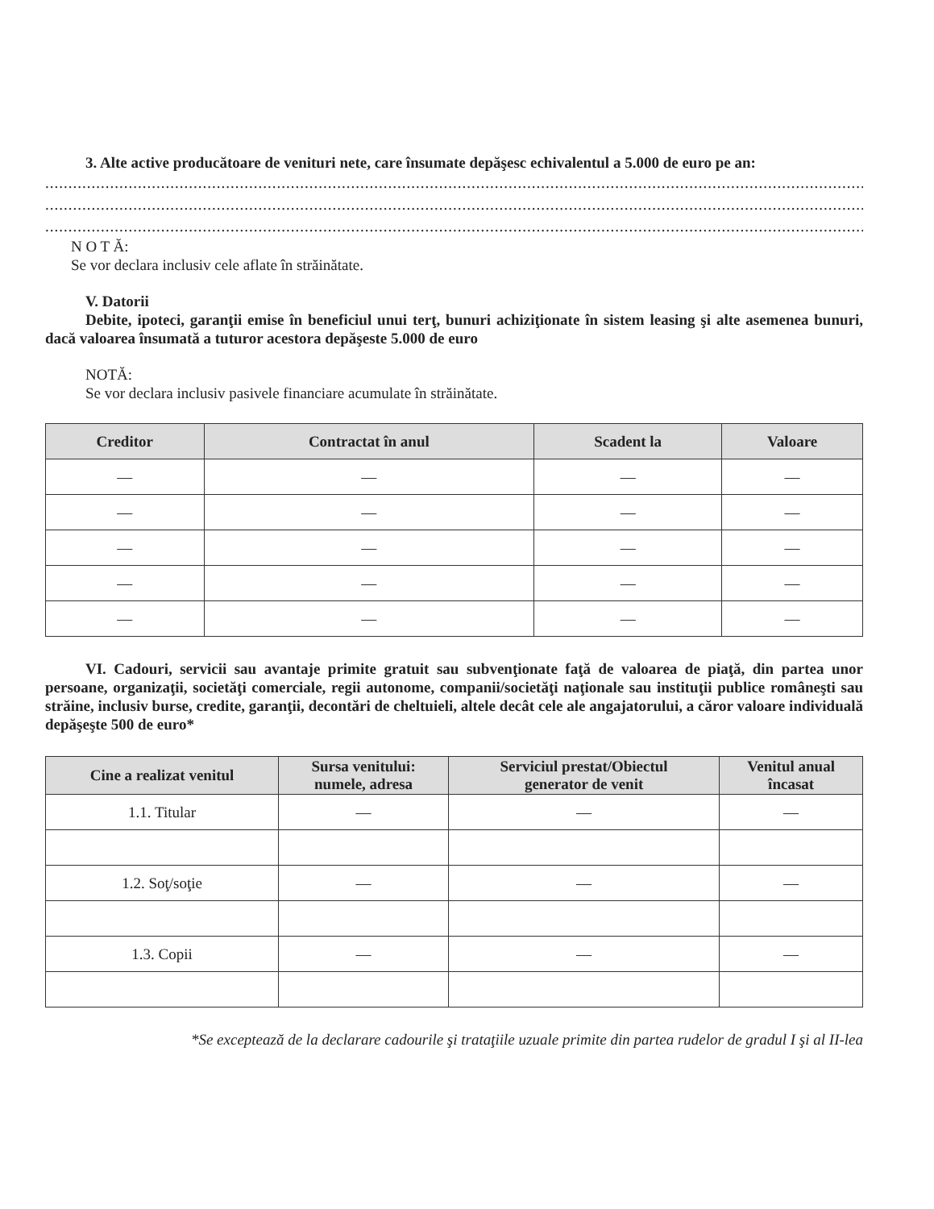3. Alte active producătoare de venituri nete, care însumate depăşesc echivalentul a 5.000 de euro pe an:
..............................................................................................................................................................................................
..............................................................................................................................................................................................
..............................................................................................................................................................................................
N O T Ă:
Se vor declara inclusiv cele aflate în străinătate.
V. Datorii
Debite, ipoteci, garanţii emise în beneficiul unui terţ, bunuri achiziţionate în sistem leasing şi alte asemenea bunuri, dacă valoarea însumată a tuturor acestora depăşeste 5.000 de euro
NOTĂ:
Se vor declara inclusiv pasivele financiare acumulate în străinătate.
| Creditor | Contractat în anul | Scadent la | Valoare |
| --- | --- | --- | --- |
| — | — | — | — |
| — | — | — | — |
| — | — | — | — |
| — | — | — | — |
| — | — | — | — |
VI. Cadouri, servicii sau avantaje primite gratuit sau subvenţionate faţă de valoarea de piaţă, din partea unor persoane, organizaţii, societăţi comerciale, regii autonome, companii/societăţi naţionale sau instituţii publice româneşti sau străine, inclusiv burse, credite, garanţii, decontări de cheltuieli, altele decât cele ale angajatorului, a căror valoare individuală depăşeşte 500 de euro*
| Cine a realizat venitul | Sursa venitului: numele, adresa | Serviciul prestat/Obiectul generator de venit | Venitul anual încasat |
| --- | --- | --- | --- |
| 1.1. Titular | — | — | — |
| 1.2. Soţ/soţie | — | — | — |
| 1.3. Copii | — | — | — |
*Se exceptează de la declarare cadourile şi trataţiile uzuale primite din partea rudelor de gradul I şi al II-lea